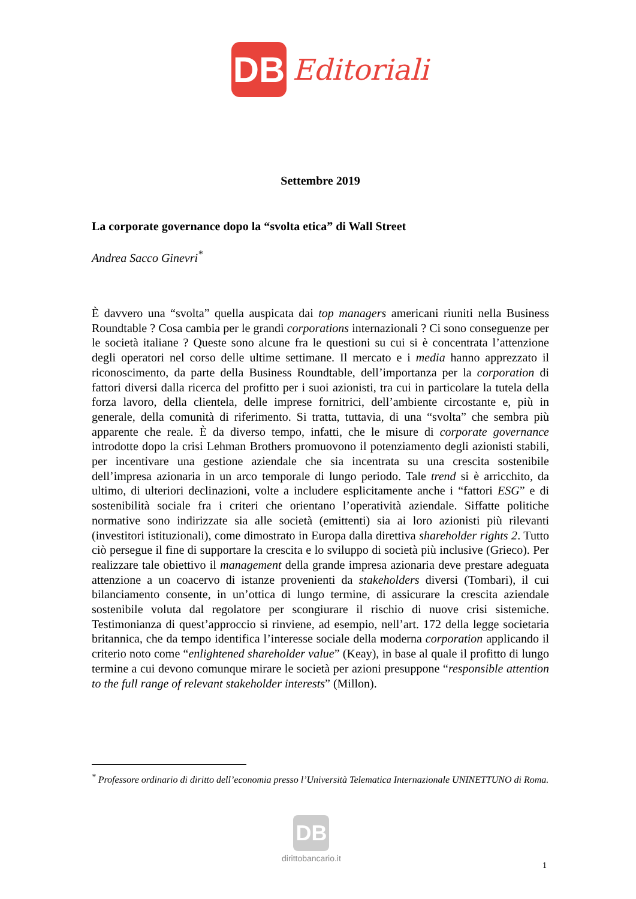DB
Editoriali
Settembre 2019
La corporate governance dopo la “svolta etica” di Wall Street
Andrea Sacco Ginevri<sup>*</sup>
È davvero una “svolta” quella auspicata dai top managers americani riuniti nella Business Roundtable ? Cosa cambia per le grandi corporations internazionali ? Ci sono conseguenze per le società italiane ? Queste sono alcune fra le questioni su cui si è concentrata l’attenzione degli operatori nel corso delle ultime settimane. Il mercato e i media hanno apprezzato il riconoscimento, da parte della Business Roundtable, dell’importanza per la corporation di fattori diversi dalla ricerca del profitto per i suoi azionisti, tra cui in particolare la tutela della forza lavoro, della clientela, delle imprese fornitrici, dell’ambiente circostante e, più in generale, della comunità di riferimento. Si tratta, tuttavia, di una “svolta” che sembra più apparente che reale. È da diverso tempo, infatti, che le misure di corporate governance introdotte dopo la crisi Lehman Brothers promuovono il potenziamento degli azionisti stabili, per incentivare una gestione aziendale che sia incentrata su una crescita sostenibile dell’impresa azionaria in un arco temporale di lungo periodo. Tale trend si è arricchito, da ultimo, di ulteriori declinazioni, volte a includere esplicitamente anche i “fattori ESG” e di sostenibilità sociale fra i criteri che orientano l’operatività aziendale. Siffatte politiche normative sono indirizzate sia alle società (emittenti) sia ai loro azionisti più rilevanti (investitori istituzionali), come dimostrato in Europa dalla direttiva shareholder rights 2. Tutto ciò persegue il fine di supportare la crescita e lo sviluppo di società più inclusive (Grieco). Per realizzare tale obiettivo il management della grande impresa azionaria deve prestare adeguata attenzione a un coacervo di istanze provenienti da stakeholders diversi (Tombari), il cui bilanciamento consente, in un’ottica di lungo termine, di assicurare la crescita aziendale sostenibile voluta dal regolatore per scongiurare il rischio di nuove crisi sistemiche. Testimonianza di quest’approccio si rinviene, ad esempio, nell’art. 172 della legge societaria britannica, che da tempo identifica l’interesse sociale della moderna corporation applicando il criterio noto come “enlightened shareholder value” (Keay), in base al quale il profitto di lungo termine a cui devono comunque mirare le società per azioni presuppone “responsible attention to the full range of relevant stakeholder interests” (Millon).
<sup>*</sup> Professore ordinario di diritto dell’economia presso l’Università Telematica Internazionale UNINETTUNO di Roma.
DB
dirittobancario.it
1